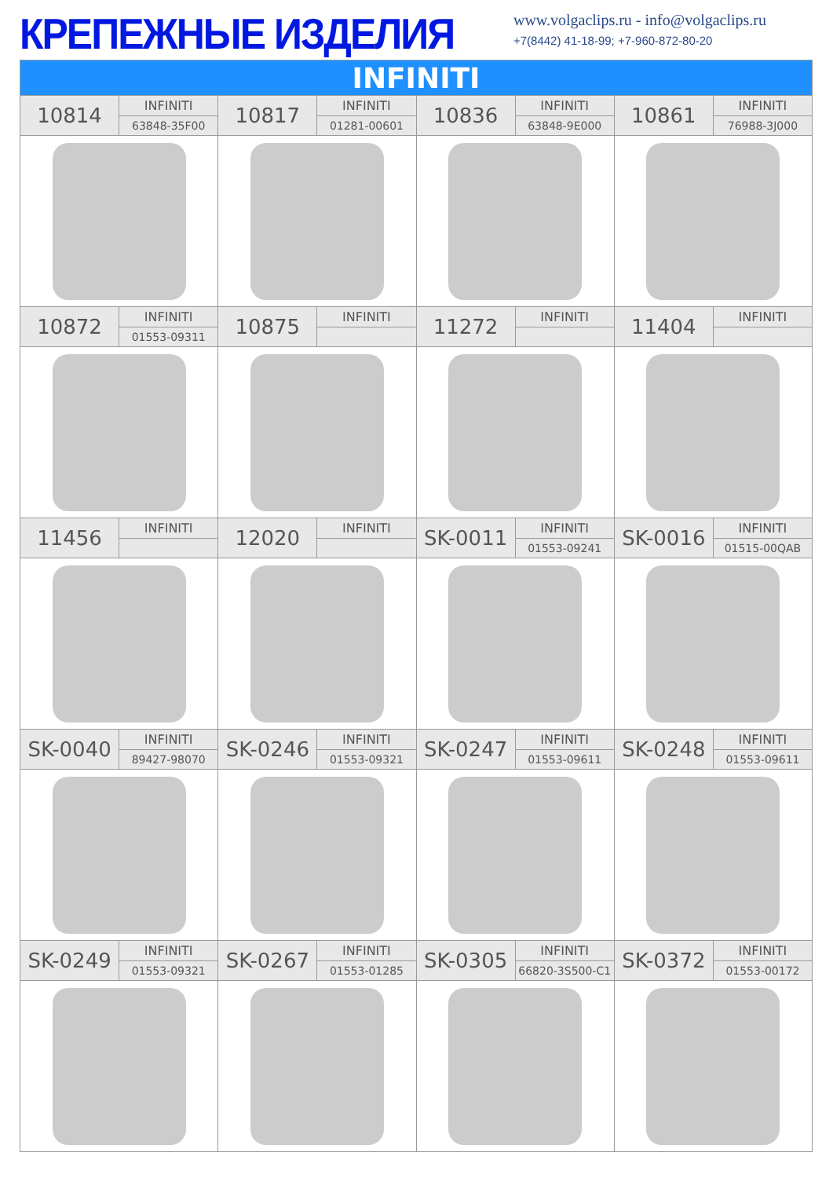КРЕПЕЖНЫЕ ИЗДЕЛИЯ
www.volgaclips.ru - info@volgaclips.ru
+7(8442) 41-18-99; +7-960-872-80-20
| INFINITI | | | | | | | |
| --- | --- | --- | --- | --- | --- | --- | --- |
| 10814 | INFINITI | 10817 | INFINITI | 10836 | INFINITI | 10861 | INFINITI |
| | 63848-35F00 | | 01281-00601 | | 63848-9E000 | | 76988-3J000 |
| 10872 | INFINITI | 10875 | INFINITI | 11272 | INFINITI | 11404 | INFINITI |
| | 01553-09311 | | | | | | |
| 11456 | INFINITI | 12020 | INFINITI | SK-0011 | INFINITI | SK-0016 | INFINITI |
| | | | | | 01553-09241 | | 01515-00QAB |
| SK-0040 | INFINITI | SK-0246 | INFINITI | SK-0247 | INFINITI | SK-0248 | INFINITI |
| | 89427-98070 | | 01553-09321 | | 01553-09611 | | 01553-09611 |
| SK-0249 | INFINITI | SK-0267 | INFINITI | SK-0305 | INFINITI | SK-0372 | INFINITI |
| | 01553-09321 | | 01553-01285 | | 66820-3S500-C1 | | 01553-00172 |